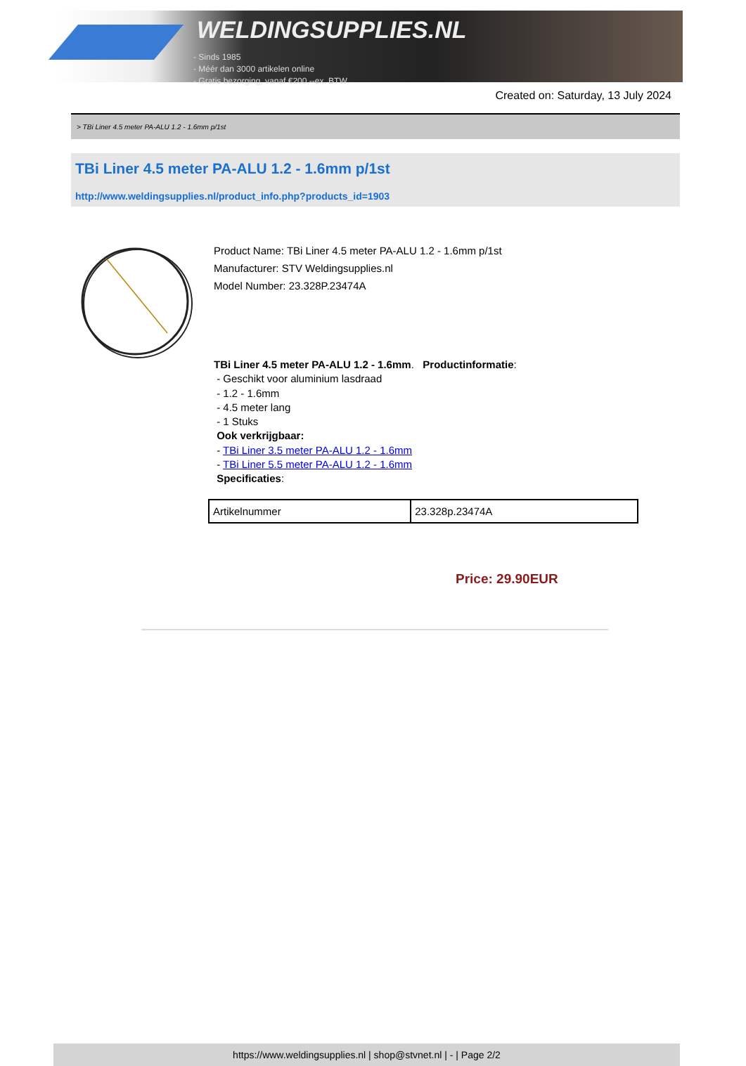WELDINGSUPPLIES.NL
- Sinds 1985
- Méér dan 3000 artikelen online
- Gratis bezorging, vanaf €200,--ex. BTW
Created on: Saturday, 13 July 2024
> TBi Liner 4.5 meter PA-ALU 1.2 - 1.6mm p/1st
TBi Liner 4.5 meter PA-ALU 1.2 - 1.6mm p/1st
http://www.weldingsupplies.nl/product_info.php?products_id=1903
Product Name: TBi Liner 4.5 meter PA-ALU 1.2 - 1.6mm p/1st
Manufacturer: STV Weldingsupplies.nl
Model Number: 23.328P.23474A
TBi Liner 4.5 meter PA-ALU 1.2 - 1.6mm. Productinformatie:
- Geschikt voor aluminium lasdraad
- 1.2 - 1.6mm
- 4.5 meter lang
- 1 Stuks
Ook verkrijgbaar:
- TBi Liner 3.5 meter PA-ALU 1.2 - 1.6mm
- TBi Liner 5.5 meter PA-ALU 1.2 - 1.6mm
Specificaties:
| Artikelnummer | 23.328p.23474A |
Price: 29.90EUR
https://www.weldingsupplies.nl | shop@stvnet.nl | - | Page 2/2